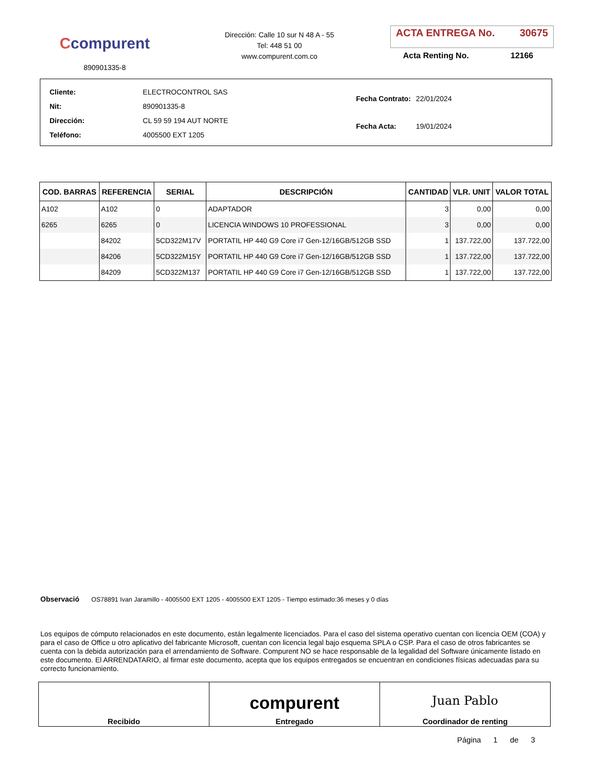Ccompurent
890901335-8
Dirección: Calle 10 sur N 48 A - 55
Tel: 448 51 00
www.compurent.com.co
ACTA ENTREGA No. 30675
Acta Renting No. 12166
| Cliente: | ELECTROCONTROL SAS |
| Nit: | 890901335-8 |
| Dirección: | CL 59 59 194 AUT NORTE |
| Teléfono: | 4005500 EXT 1205 |
| Fecha Contrato: | 22/01/2024 |
| Fecha Acta: | 19/01/2024 |
| COD. BARRAS | REFERENCIA | SERIAL | DESCRIPCIÓN | CANTIDAD | VLR. UNIT | VALOR TOTAL |
| --- | --- | --- | --- | --- | --- | --- |
| A102 | A102 | 0 | ADAPTADOR | 3 | 0,00 | 0,00 |
| 6265 | 6265 | 0 | LICENCIA WINDOWS 10 PROFESSIONAL | 3 | 0,00 | 0,00 |
| | 84202 | 5CD322M17V | PORTATIL HP 440 G9 Core i7 Gen-12/16GB/512GB SSD | 1 | 137.722,00 | 137.722,00 |
| | 84206 | 5CD322M15Y | PORTATIL HP 440 G9 Core i7 Gen-12/16GB/512GB SSD | 1 | 137.722,00 | 137.722,00 |
| | 84209 | 5CD322M137 | PORTATIL HP 440 G9 Core i7 Gen-12/16GB/512GB SSD | 1 | 137.722,00 | 137.722,00 |
Observació OS78891 Ivan Jaramillo - 4005500 EXT 1205 - 4005500 EXT 1205 - Tiempo estimado:36 meses y 0 días
Los equipos de cómputo relacionados en este documento, están legalmente licenciados. Para el caso del sistema operativo cuentan con licencia OEM (COA) y para el caso de Office u otro aplicativo del fabricante Microsoft, cuentan con licencia legal bajo esquema SPLA o CSP. Para el caso de otros fabricantes se cuenta con la debida autorización para el arrendamiento de Software. Compurent NO se hace responsable de la legalidad del Software únicamente listado en este documento. El ARRENDATARIO, al firmar este documento, acepta que los equipos entregados se encuentran en condiciones físicas adecuadas para su correcto funcionamiento.
| Recibido | compurent Entregado | Juan Pablo Coordinador de renting |
Página 1 de 3